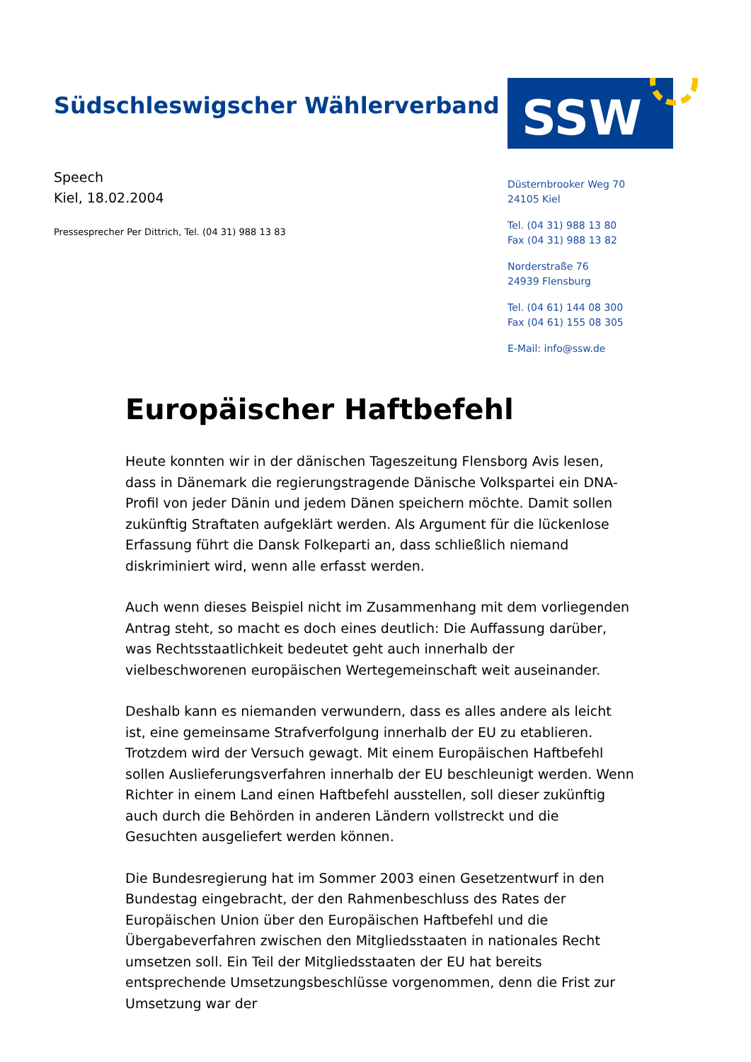Südschleswigscher Wählerverband
SSW
Speech
Kiel, 18.02.2004
Pressesprecher Per Dittrich, Tel. (04 31) 988 13 83
Düsternbrooker Weg 70
24105 Kiel
Tel. (04 31) 988 13 80
Fax (04 31) 988 13 82
Norderstraße 76
24939 Flensburg
Tel. (04 61) 144 08 300
Fax (04 61) 155 08 305
E-Mail: info@ssw.de
Europäischer Haftbefehl
Heute konnten wir in der dänischen Tageszeitung Flensborg Avis lesen, dass in Dänemark die regierungstragende Dänische Volkspartei ein DNA-Profil von jeder Dänin und jedem Dänen speichern möchte. Damit sollen zukünftig Straftaten aufgeklärt werden. Als Argument für die lückenlose Erfassung führt die Dansk Folkeparti an, dass schließlich niemand diskriminiert wird, wenn alle erfasst werden.
Auch wenn dieses Beispiel nicht im Zusammenhang mit dem vorliegenden Antrag steht, so macht es doch eines deutlich: Die Auffassung darüber, was Rechtsstaatlichkeit bedeutet geht auch innerhalb der vielbeschworenen europäischen Wertegemeinschaft weit auseinander.
Deshalb kann es niemanden verwundern, dass es alles andere als leicht ist, eine gemeinsame Strafverfolgung innerhalb der EU zu etablieren. Trotzdem wird der Versuch gewagt. Mit einem Europäischen Haftbefehl sollen Auslieferungsverfahren innerhalb der EU beschleunigt werden. Wenn Richter in einem Land einen Haftbefehl ausstellen, soll dieser zukünftig auch durch die Behörden in anderen Ländern vollstreckt und die Gesuchten ausgeliefert werden können.
Die Bundesregierung hat im Sommer 2003 einen Gesetzentwurf in den Bundestag eingebracht, der den Rahmenbeschluss des Rates der Europäischen Union über den Europäischen Haftbefehl und die Übergabeverfahren zwischen den Mitgliedsstaaten in nationales Recht umsetzen soll. Ein Teil der Mitgliedsstaaten der EU hat bereits entsprechende Umsetzungsbeschlüsse vorgenommen, denn die Frist zur Umsetzung war der